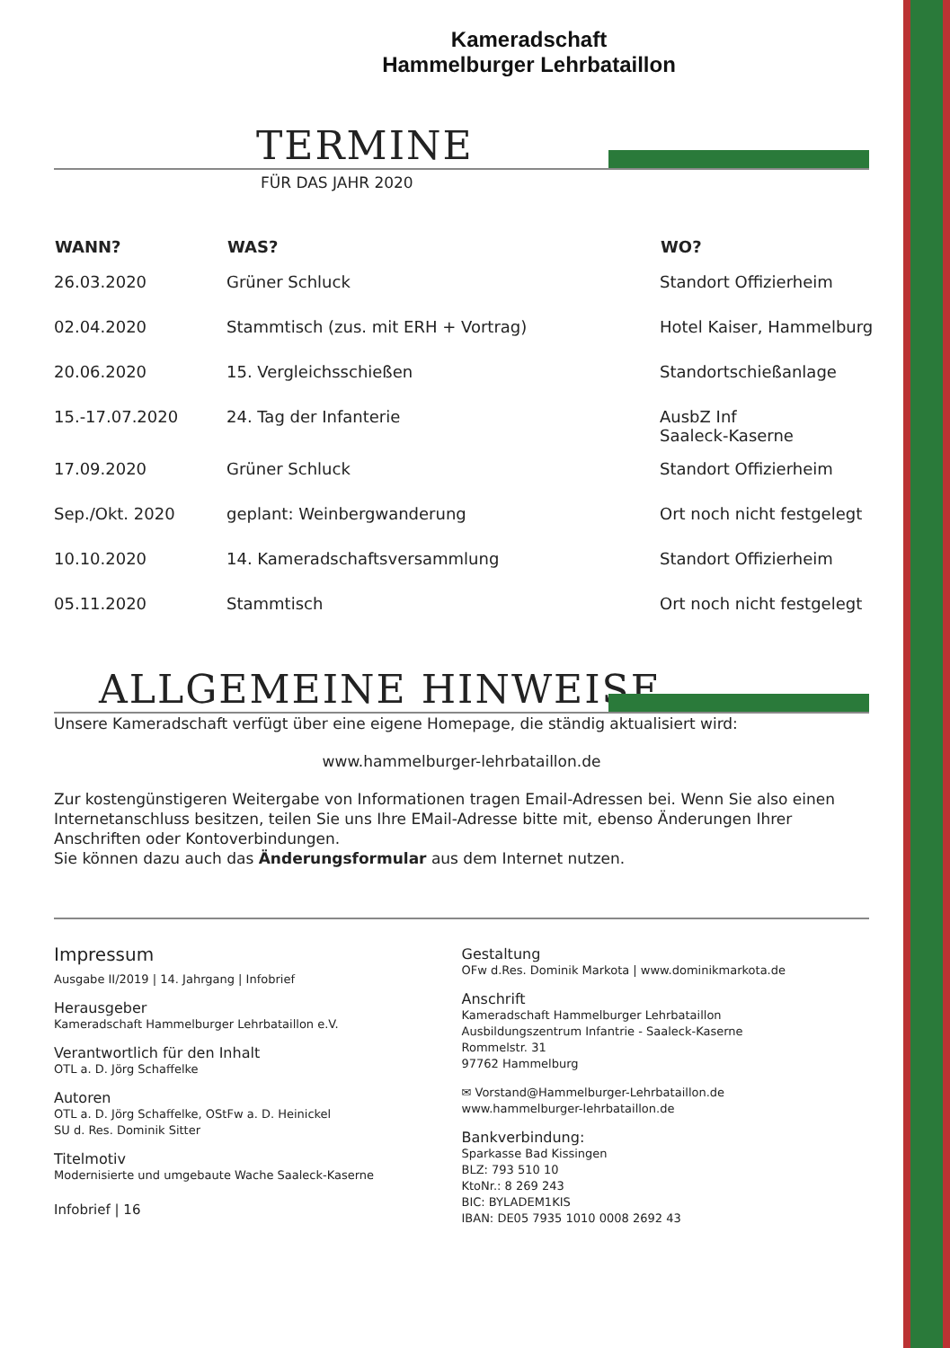Kameradschaft
Hammelburger Lehrbataillon
TERMINE
FÜR DAS JAHR 2020
| WANN? | WAS? | WO? |
| --- | --- | --- |
| 26.03.2020 | Grüner Schluck | Standort Offizierheim |
| 02.04.2020 | Stammtisch (zus. mit ERH + Vortrag) | Hotel Kaiser, Hammelburg |
| 20.06.2020 | 15. Vergleichsschießen | Standortschießanlage |
| 15.-17.07.2020 | 24. Tag der Infanterie | AusbZ Inf Saaleck-Kaserne |
| 17.09.2020 | Grüner Schluck | Standort Offizierheim |
| Sep./Okt. 2020 | geplant: Weinbergwanderung | Ort noch nicht festgelegt |
| 10.10.2020 | 14. Kameradschaftsversammlung | Standort Offizierheim |
| 05.11.2020 | Stammtisch | Ort noch nicht festgelegt |
ALLGEMEINE HINWEISE
Unsere Kameradschaft verfügt über eine eigene Homepage, die ständig aktualisiert wird:
www.hammelburger-lehrbataillon.de
Zur kostengünstigeren Weitergabe von Informationen tragen Email-Adressen bei. Wenn Sie also einen Internetanschluss besitzen, teilen Sie uns Ihre EMail-Adresse bitte mit, ebenso Änderungen Ihrer Anschriften oder Kontoverbindungen.
Sie können dazu auch das Änderungsformular aus dem Internet nutzen.
Impressum
Ausgabe II/2019 | 14. Jahrgang | Infobrief
Herausgeber
Kameradschaft Hammelburger Lehrbataillon e.V.
Verantwortlich für den Inhalt
OTL a. D. Jörg Schaffelke
Autoren
OTL a. D. Jörg Schaffelke, OStFw a. D. Heinickel
SU d. Res. Dominik Sitter
Titelmotiv
Modernisierte und umgebaute Wache Saaleck-Kaserne
Infobrief | 16
Gestaltung
OFw d.Res. Dominik Markota | www.dominikmarkota.de
Anschrift
Kameradschaft Hammelburger Lehrbataillon
Ausbildungszentrum Infantrie - Saaleck-Kaserne
Rommelstr. 31
97762 Hammelburg
✉ Vorstand@Hammelburger-Lehrbataillon.de
www.hammelburger-lehrbataillon.de
Bankverbindung:
Sparkasse Bad Kissingen
BLZ: 793 510 10
KtoNr.: 8 269 243
BIC: BYLADEM1KIS
IBAN: DE05 7935 1010 0008 2692 43